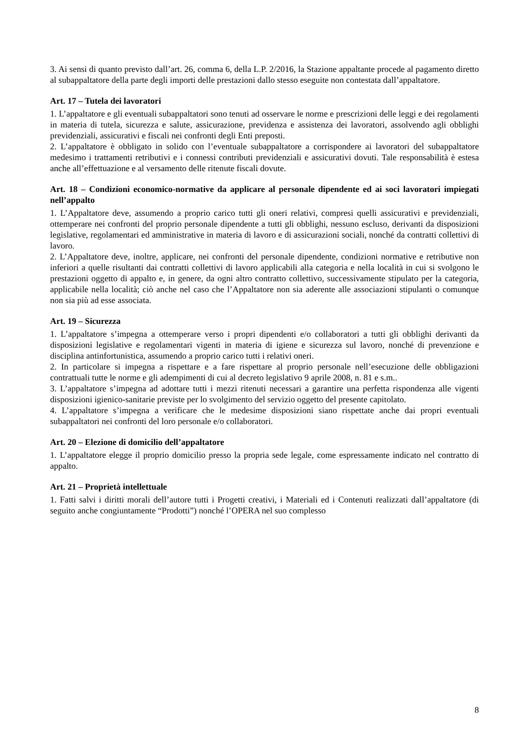3. Ai sensi di quanto previsto dall’art. 26, comma 6, della L.P. 2/2016, la Stazione appaltante procede al pagamento diretto al subappaltatore della parte degli importi delle prestazioni dallo stesso eseguite non contestata dall’appaltatore.
Art. 17 – Tutela dei lavoratori
1. L’appaltatore e gli eventuali subappaltatori sono tenuti ad osservare le norme e prescrizioni delle leggi e dei regolamenti in materia di tutela, sicurezza e salute, assicurazione, previdenza e assistenza dei lavoratori, assolvendo agli obblighi previdenziali, assicurativi e fiscali nei confronti degli Enti preposti.
2. L’appaltatore è obbligato in solido con l’eventuale subappaltatore a corrispondere ai lavoratori del subappaltatore medesimo i trattamenti retributivi e i connessi contributi previdenziali e assicurativi dovuti. Tale responsabilità è estesa anche all’effettuazione e al versamento delle ritenute fiscali dovute.
Art. 18 – Condizioni economico-normative da applicare al personale dipendente ed ai soci lavoratori impiegati nell’appalto
1. L’Appaltatore deve, assumendo a proprio carico tutti gli oneri relativi, compresi quelli assicurativi e previdenziali, ottemperare nei confronti del proprio personale dipendente a tutti gli obblighi, nessuno escluso, derivanti da disposizioni legislative, regolamentari ed amministrative in materia di lavoro e di assicurazioni sociali, nonché da contratti collettivi di lavoro.
2. L’Appaltatore deve, inoltre, applicare, nei confronti del personale dipendente, condizioni normative e retributive non inferiori a quelle risultanti dai contratti collettivi di lavoro applicabili alla categoria e nella località in cui si svolgono le prestazioni oggetto di appalto e, in genere, da ogni altro contratto collettivo, successivamente stipulato per la categoria, applicabile nella località; ciò anche nel caso che l’Appaltatore non sia aderente alle associazioni stipulanti o comunque non sia più ad esse associata.
Art. 19 – Sicurezza
1. L’appaltatore s’impegna a ottemperare verso i propri dipendenti e/o collaboratori a tutti gli obblighi derivanti da disposizioni legislative e regolamentari vigenti in materia di igiene e sicurezza sul lavoro, nonché di prevenzione e disciplina antinfortunistica, assumendo a proprio carico tutti i relativi oneri.
2. In particolare si impegna a rispettare e a fare rispettare al proprio personale nell’esecuzione delle obbligazioni contrattuali tutte le norme e gli adempimenti di cui al decreto legislativo 9 aprile 2008, n. 81 e s.m..
3. L’appaltatore s’impegna ad adottare tutti i mezzi ritenuti necessari a garantire una perfetta rispondenza alle vigenti disposizioni igienico-sanitarie previste per lo svolgimento del servizio oggetto del presente capitolato.
4. L’appaltatore s’impegna a verificare che le medesime disposizioni siano rispettate anche dai propri eventuali subappaltatori nei confronti del loro personale e/o collaboratori.
Art. 20 – Elezione di domicilio dell’appaltatore
1. L’appaltatore elegge il proprio domicilio presso la propria sede legale, come espressamente indicato nel contratto di appalto.
Art. 21 – Proprietà intellettuale
1. Fatti salvi i diritti morali dell’autore tutti i Progetti creativi, i Materiali ed i Contenuti realizzati dall’appaltatore (di seguito anche congiuntamente “Prodotti”) nonché l’OPERA nel suo complesso
8